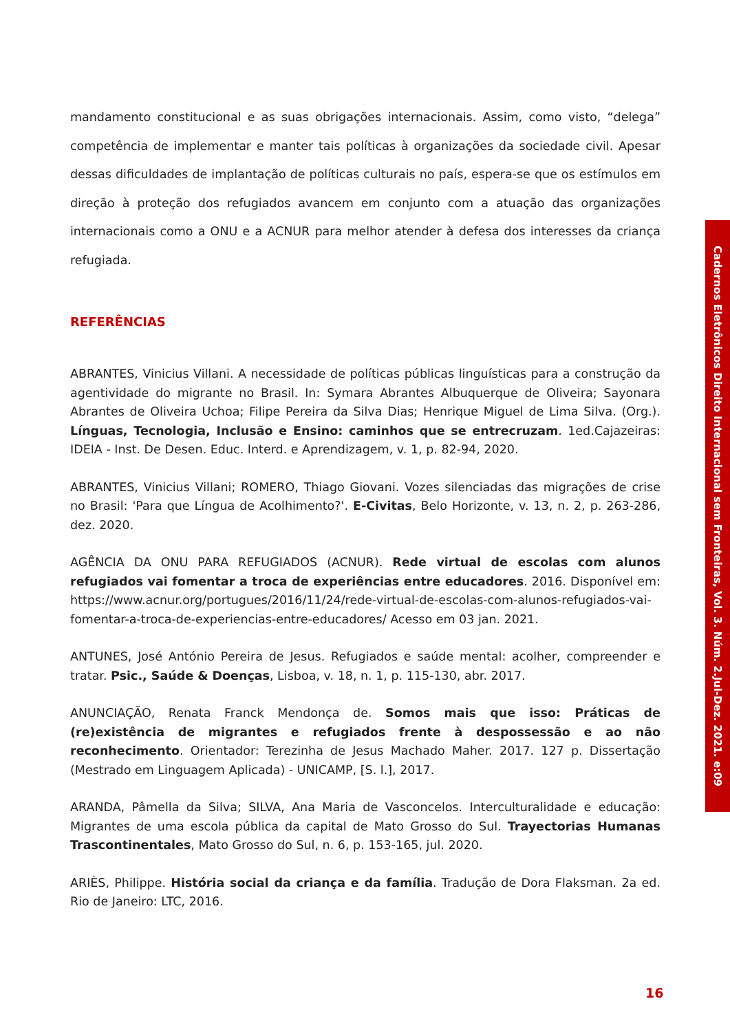mandamento constitucional e as suas obrigações internacionais. Assim, como visto, “delega” competência de implementar e manter tais políticas à organizações da sociedade civil. Apesar dessas dificuldades de implantação de políticas culturais no país, espera-se que os estímulos em direção à proteção dos refugiados avancem em conjunto com a atuação das organizações internacionais como a ONU e a ACNUR para melhor atender à defesa dos interesses da criança refugiada.
REFERÊNCIAS
ABRANTES, Vinicius Villani. A necessidade de políticas públicas linguísticas para a construção da agentividade do migrante no Brasil. In: Symara Abrantes Albuquerque de Oliveira; Sayonara Abrantes de Oliveira Uchoa; Filipe Pereira da Silva Dias; Henrique Miguel de Lima Silva. (Org.). Línguas, Tecnologia, Inclusão e Ensino: caminhos que se entrecruzam. 1ed.Cajazeiras: IDEIA - Inst. De Desen. Educ. Interd. e Aprendizagem, v. 1, p. 82-94, 2020.
ABRANTES, Vinicius Villani; ROMERO, Thiago Giovani. Vozes silenciadas das migrações de crise no Brasil: 'Para que Língua de Acolhimento?'. E-Civitas, Belo Horizonte, v. 13, n. 2, p. 263-286, dez. 2020.
AGÊNCIA DA ONU PARA REFUGIADOS (ACNUR). Rede virtual de escolas com alunos refugiados vai fomentar a troca de experiências entre educadores. 2016. Disponível em: https://www.acnur.org/portugues/2016/11/24/rede-virtual-de-escolas-com-alunos-refugiados-vai-fomentar-a-troca-de-experiencias-entre-educadores/ Acesso em 03 jan. 2021.
ANTUNES, José António Pereira de Jesus. Refugiados e saúde mental: acolher, compreender e tratar. Psic., Saúde & Doenças, Lisboa, v. 18, n. 1, p. 115-130, abr. 2017.
ANUNCIAÇÃO, Renata Franck Mendonça de. Somos mais que isso: Práticas de (re)existência de migrantes e refugiados frente à despossessão e ao não reconhecimento. Orientador: Terezinha de Jesus Machado Maher. 2017. 127 p. Dissertação (Mestrado em Linguagem Aplicada) - UNICAMP, [S. l.], 2017.
ARANDA, Pâmella da Silva; SILVA, Ana Maria de Vasconcelos. Interculturalidade e educação: Migrantes de uma escola pública da capital de Mato Grosso do Sul. Trayectorias Humanas Trascontinentales, Mato Grosso do Sul, n. 6, p. 153-165, jul. 2020.
ARIÈS, Philippe. História social da criança e da família. Tradução de Dora Flaksman. 2a ed. Rio de Janeiro: LTC, 2016.
Cadernos Eletrônicos Direito Internacional sem Fronteiras, Vol. 3. Núm. 2.Jul-Dez. 2021. e:09
16